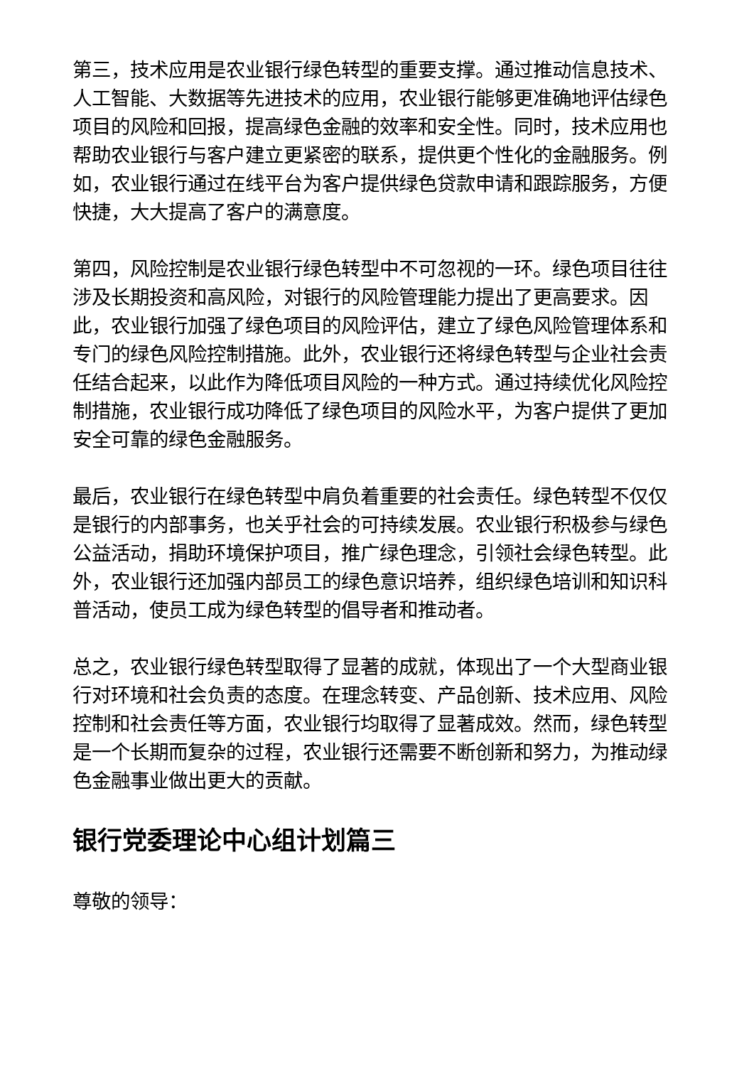第三，技术应用是农业银行绿色转型的重要支撑。通过推动信息技术、人工智能、大数据等先进技术的应用，农业银行能够更准确地评估绿色项目的风险和回报，提高绿色金融的效率和安全性。同时，技术应用也帮助农业银行与客户建立更紧密的联系，提供更个性化的金融服务。例如，农业银行通过在线平台为客户提供绿色贷款申请和跟踪服务，方便快捷，大大提高了客户的满意度。
第四，风险控制是农业银行绿色转型中不可忽视的一环。绿色项目往往涉及长期投资和高风险，对银行的风险管理能力提出了更高要求。因此，农业银行加强了绿色项目的风险评估，建立了绿色风险管理体系和专门的绿色风险控制措施。此外，农业银行还将绿色转型与企业社会责任结合起来，以此作为降低项目风险的一种方式。通过持续优化风险控制措施，农业银行成功降低了绿色项目的风险水平，为客户提供了更加安全可靠的绿色金融服务。
最后，农业银行在绿色转型中肩负着重要的社会责任。绿色转型不仅仅是银行的内部事务，也关乎社会的可持续发展。农业银行积极参与绿色公益活动，捐助环境保护项目，推广绿色理念，引领社会绿色转型。此外，农业银行还加强内部员工的绿色意识培养，组织绿色培训和知识科普活动，使员工成为绿色转型的倡导者和推动者。
总之，农业银行绿色转型取得了显著的成就，体现出了一个大型商业银行对环境和社会负责的态度。在理念转变、产品创新、技术应用、风险控制和社会责任等方面，农业银行均取得了显著成效。然而，绿色转型是一个长期而复杂的过程，农业银行还需要不断创新和努力，为推动绿色金融事业做出更大的贡献。
银行党委理论中心组计划篇三
尊敬的领导：